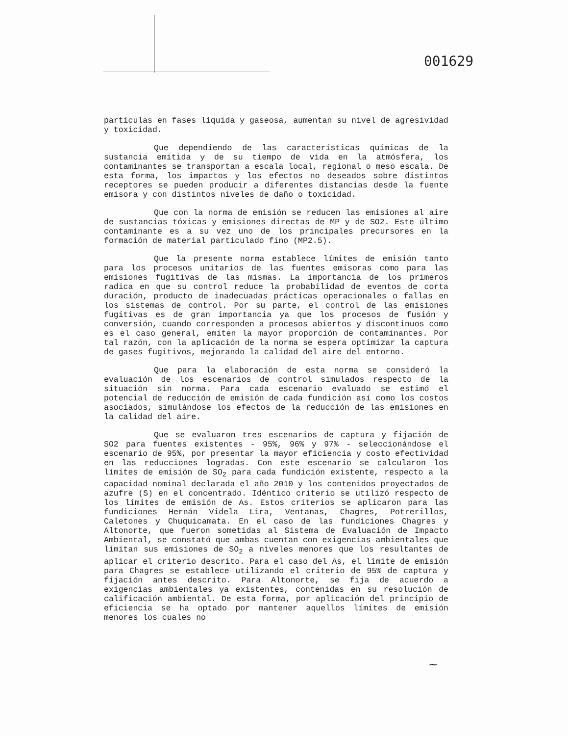001629
partículas en fases líquida y gaseosa, aumentan su nivel de agresividad y toxicidad.
Que dependiendo de las características químicas de la sustancia emitida y de su tiempo de vida en la atmósfera, los contaminantes se transportan a escala local, regional o meso escala. De esta forma, los impactos y los efectos no deseados sobre distintos receptores se pueden producir a diferentes distancias desde la fuente emisora y con distintos niveles de daño o toxicidad.
Que con la norma de emisión se reducen las emisiones al aire de sustancias tóxicas y emisiones directas de MP y de SO2. Este último contaminante es a su vez uno de los principales precursores en la formación de material particulado fino (MP2.5).
Que la presente norma establece límites de emisión tanto para los procesos unitarios de las fuentes emisoras como para las emisiones fugitivas de las mismas. La importancia de los primeros radica en que su control reduce la probabilidad de eventos de corta duración, producto de inadecuadas prácticas operacionales o fallas en los sistemas de control. Por su parte, el control de las emisiones fugitivas es de gran importancia ya que los procesos de fusión y conversión, cuando corresponden a procesos abiertos y discontinuos como es el caso general, emiten la mayor proporción de contaminantes. Por tal razón, con la aplicación de la norma se espera optimizar la captura de gases fugitivos, mejorando la calidad del aire del entorno.
Que para la elaboración de esta norma se consideró la evaluación de los escenarios de control simulados respecto de la situación sin norma. Para cada escenario evaluado se estimó el potencial de reducción de emisión de cada fundición así como los costos asociados, simulándose los efectos de la reducción de las emisiones en la calidad del aire.
Que se evaluaron tres escenarios de captura y fijación de SO2 para fuentes existentes - 95%, 96% y 97% - seleccionándose el escenario de 95%, por presentar la mayor eficiencia y costo efectividad en las reducciones logradas. Con este escenario se calcularon los límites de emisión de SO<sub>2</sub> para cada fundición existente, respecto a la capacidad nominal declarada el año 2010 y los contenidos proyectados de azufre (S) en el concentrado. Idéntico criterio se utilizó respecto de los límites de emisión de As. Estos criterios se aplicaron para las fundiciones Hernán Videla Lira, Ventanas, Chagres, Potrerillos, Caletones y Chuquicamata. En el caso de las fundiciones Chagres y Altonorte, que fueron sometidas al Sistema de Evaluación de Impacto Ambiental, se constató que ambas cuentan con exigencias ambientales que limitan sus emisiones de SO<sub>2</sub> a niveles menores que los resultantes de aplicar el criterio descrito. Para el caso del As, el límite de emisión para Chagres se establece utilizando el criterio de 95% de captura y fijación antes descrito. Para Altonorte, se fija de acuerdo a exigencias ambientales ya existentes, contenidas en su resolución de calificación ambiental. De esta forma, por aplicación del principio de eficiencia se ha optado por mantener aquellos límites de emisión menores los cuales no
~